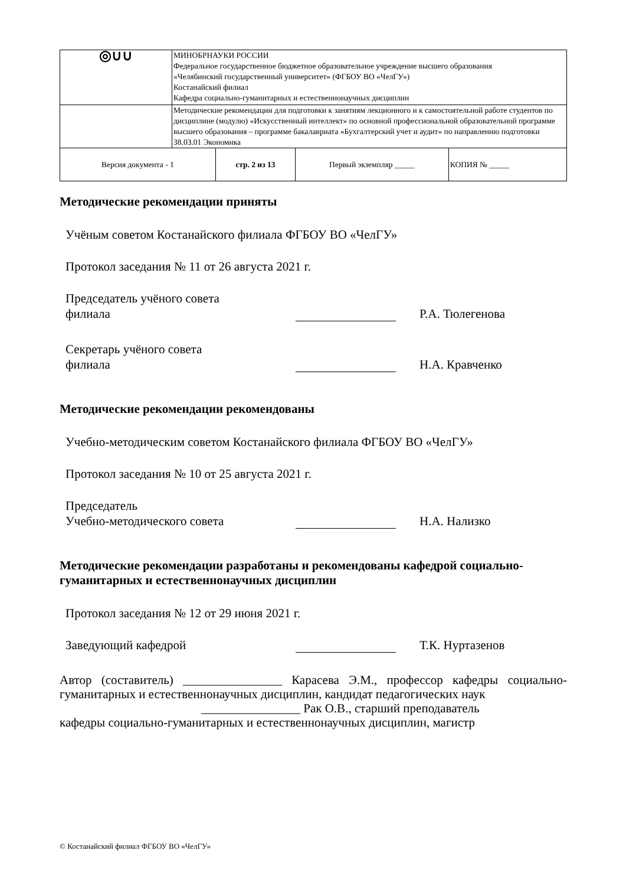| ◎∪∪ | МИНОБРНАУКИ РОССИИ Федеральное государственное бюджетное образовательное учреждение высшего образования «Челябинский государственный университет» (ФГБОУ ВО «ЧелГУ») Костанайский филиал Кафедра социально-гуманитарных и естественнонаучных дисциплин | | | |
| | Методические рекомендации для подготовки к занятиям лекционного и к самостоятельной работе студентов по дисциплине (модулю) «Искусственный интеллект» по основной профессиональной образовательной программе высшего образования – программе бакалавриата «Бухгалтерский учет и аудит» по направлению подготовки 38.03.01 Экономика | | | |
| Версия документа - 1 | | стр. 2 из 13 | Первый экземпляр _____ | КОПИЯ № _____ |
Методические рекомендации приняты
Учёным советом Костанайского филиала ФГБОУ ВО «ЧелГУ»
Протокол заседания № 11 от 26 августа 2021 г.
Председатель учёного совета
филиала
Р.А. Тюлегенова
Секретарь учёного совета
филиала
Н.А. Кравченко
Методические рекомендации рекомендованы
Учебно-методическим советом Костанайского филиала ФГБОУ ВО «ЧелГУ»
Протокол заседания № 10 от 25 августа 2021 г.
Председатель
Учебно-методического совета
Н.А. Нализко
Методические рекомендации разработаны и рекомендованы кафедрой социально-гуманитарных и естественнонаучных дисциплин
Протокол заседания № 12 от 29 июня 2021 г.
Заведующий кафедрой
Т.К. Нуртазенов
Автор (составитель) ________________ Карасева Э.М., профессор кафедры социально-гуманитарных и естественнонаучных дисциплин, кандидат педагогических наук
________________ Рак О.В., старший преподаватель
кафедры социально-гуманитарных и естественнонаучных дисциплин, магистр
© Костанайский филиал ФГБОУ ВО «ЧелГУ»